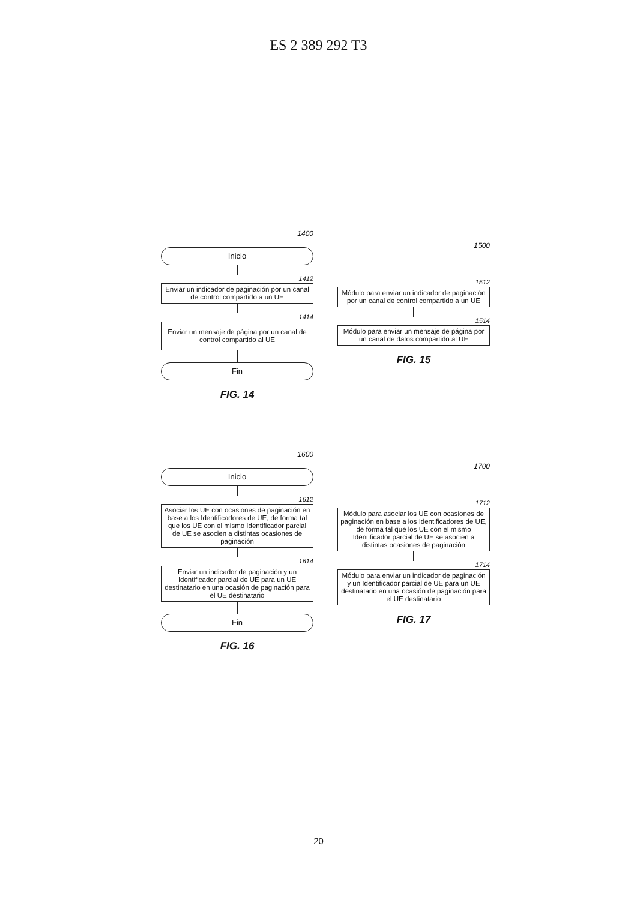ES 2 389 292 T3
1400
Inicio
1412
Enviar un indicador de paginación por un canal de control compartido a un UE
1414
Enviar un mensaje de página por un canal de control compartido al UE
Fin
FIG. 14
1500
1512
Módulo para enviar un indicador de paginación por un canal de control compartido a un UE
1514
Módulo para enviar un mensaje de página por un canal de datos compartido al UE
FIG. 15
1600
Inicio
1612
Asociar los UE con ocasiones de paginación en base a los Identificadores de UE, de forma tal que los UE con el mismo Identificador parcial de UE se asocien a distintas ocasiones de paginación
1614
Enviar un indicador de paginación y un Identificador parcial de UE para un UE destinatario en una ocasión de paginación para el UE destinatario
Fin
FIG. 16
1700
1712
Módulo para asociar los UE con ocasiones de paginación en base a los Identificadores de UE, de forma tal que los UE con el mismo Identificador parcial de UE se asocien a distintas ocasiones de paginación
1714
Módulo para enviar un indicador de paginación y un Identificador parcial de UE para un UE destinatario en una ocasión de paginación para el UE destinatario
FIG. 17
20